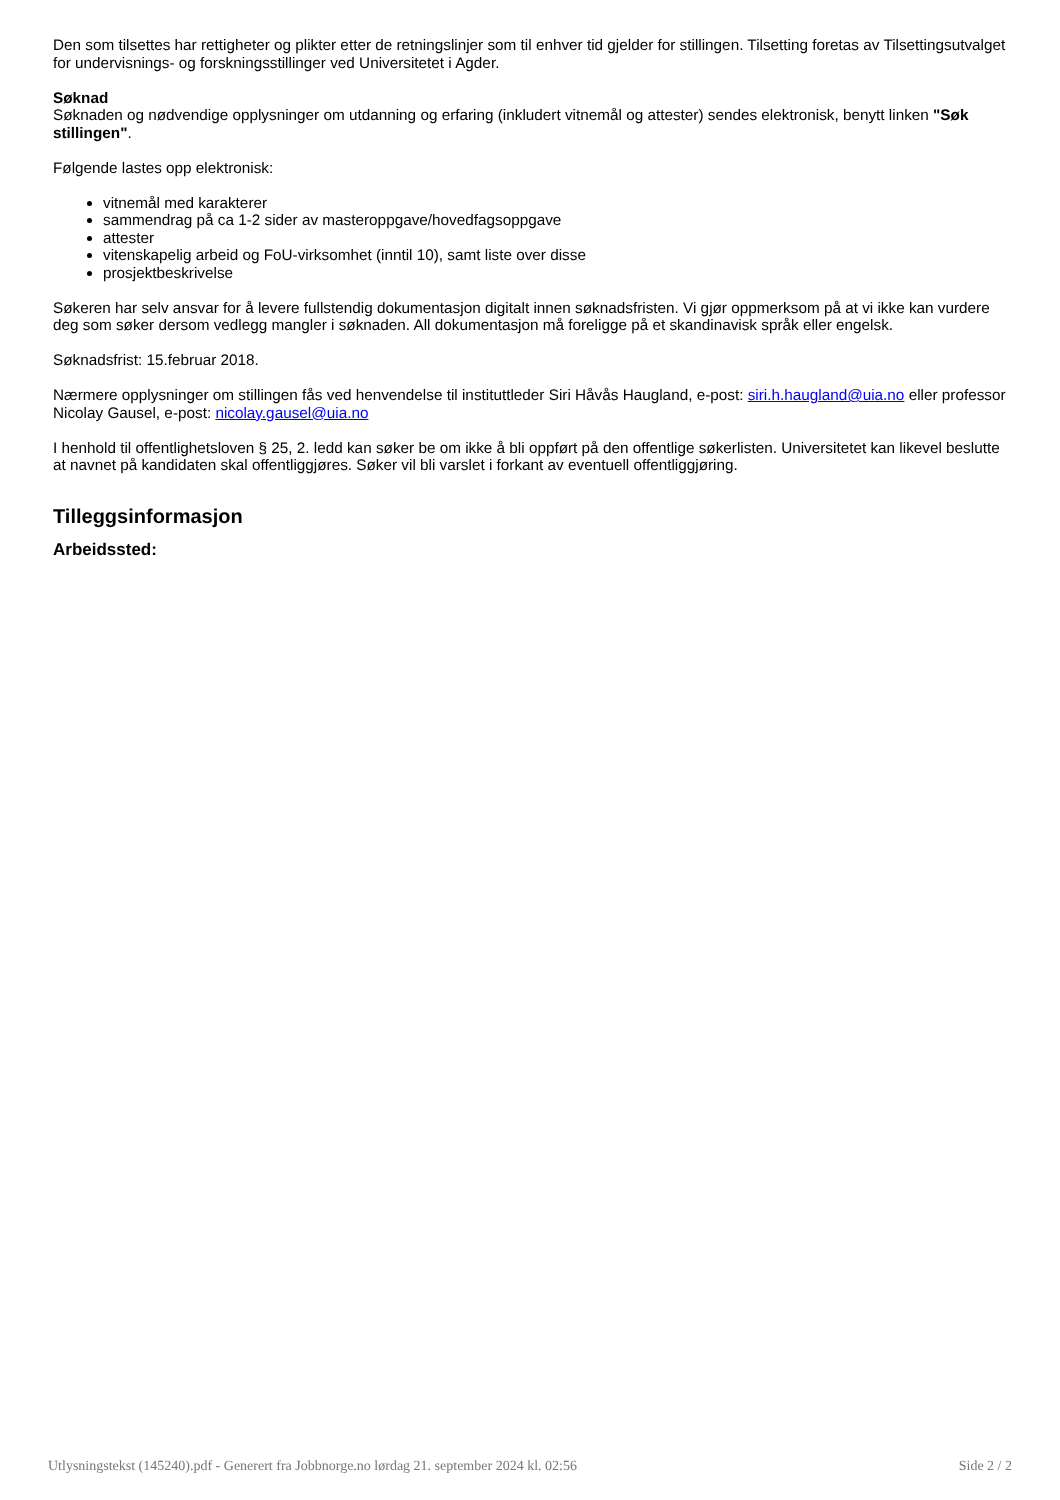Den som tilsettes har rettigheter og plikter etter de retningslinjer som til enhver tid gjelder for stillingen. Tilsetting foretas av Tilsettingsutvalget for undervisnings- og forskningsstillinger ved Universitetet i Agder.
Søknad
Søknaden og nødvendige opplysninger om utdanning og erfaring (inkludert vitnemål og attester) sendes elektronisk, benytt linken "Søk stillingen".
Følgende lastes opp elektronisk:
vitnemål med karakterer
sammendrag på ca 1-2 sider av masteroppgave/hovedfagsoppgave
attester
vitenskapelig arbeid og FoU-virksomhet (inntil 10), samt liste over disse
prosjektbeskrivelse
Søkeren har selv ansvar for å levere fullstendig dokumentasjon digitalt innen søknadsfristen. Vi gjør oppmerksom på at vi ikke kan vurdere deg som søker dersom vedlegg mangler i søknaden. All dokumentasjon må foreligge på et skandinavisk språk eller engelsk.
Søknadsfrist: 15.februar 2018.
Nærmere opplysninger om stillingen fås ved henvendelse til instituttleder Siri Håvås Haugland, e-post: siri.h.haugland@uia.no eller professor Nicolay Gausel, e-post: nicolay.gausel@uia.no
I henhold til offentlighetsloven § 25, 2. ledd kan søker be om ikke å bli oppført på den offentlige søkerlisten. Universitetet kan likevel beslutte at navnet på kandidaten skal offentliggjøres. Søker vil bli varslet i forkant av eventuell offentliggjøring.
Tilleggsinformasjon
Arbeidssted:
Utlysningstekst (145240).pdf - Generert fra Jobbnorge.no lørdag 21. september 2024 kl. 02:56 Side 2 / 2